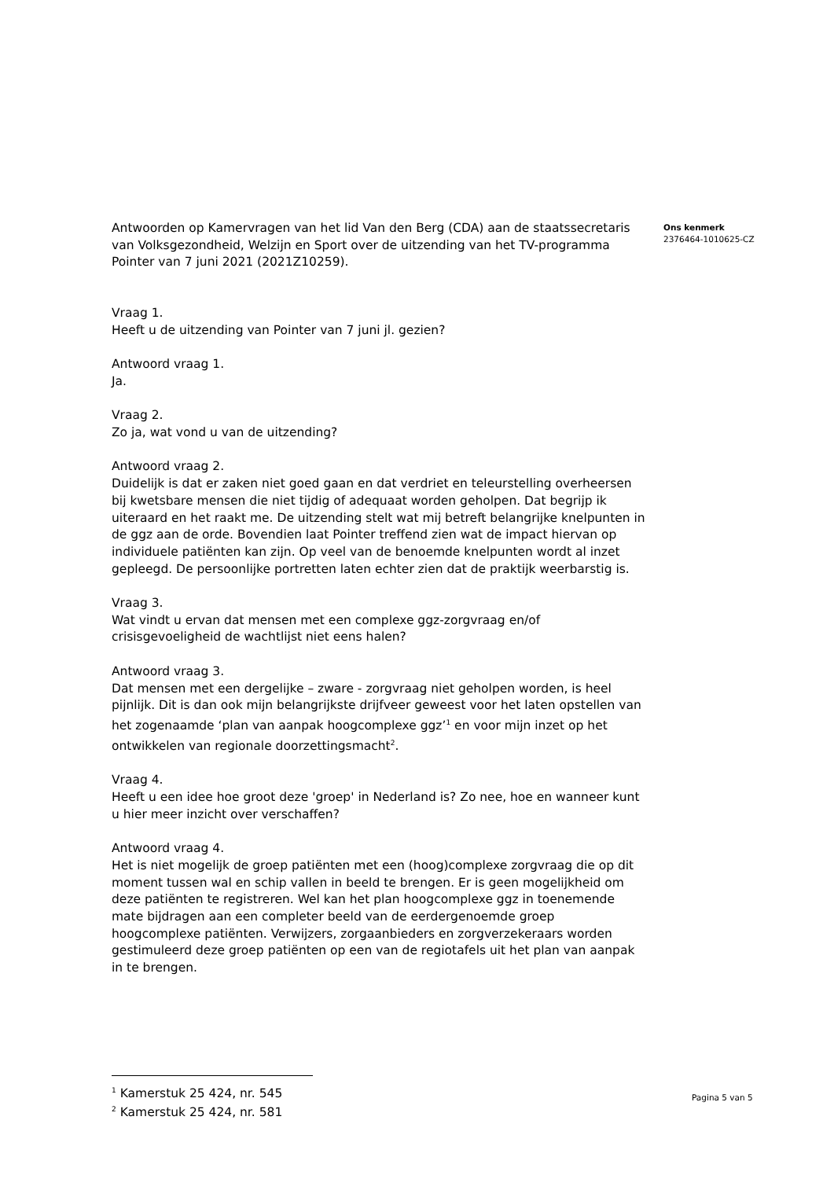Antwoorden op Kamervragen van het lid Van den Berg (CDA) aan de staatssecretaris van Volksgezondheid, Welzijn en Sport over de uitzending van het TV-programma Pointer van 7 juni 2021 (2021Z10259).
Vraag 1.
Heeft u de uitzending van Pointer van 7 juni jl. gezien?
Antwoord vraag 1.
Ja.
Vraag 2.
Zo ja, wat vond u van de uitzending?
Antwoord vraag 2.
Duidelijk is dat er zaken niet goed gaan en dat verdriet en teleurstelling overheersen bij kwetsbare mensen die niet tijdig of adequaat worden geholpen. Dat begrijp ik uiteraard en het raakt me. De uitzending stelt wat mij betreft belangrijke knelpunten in de ggz aan de orde. Bovendien laat Pointer treffend zien wat de impact hiervan op individuele patiënten kan zijn. Op veel van de benoemde knelpunten wordt al inzet gepleegd. De persoonlijke portretten laten echter zien dat de praktijk weerbarstig is.
Vraag 3.
Wat vindt u ervan dat mensen met een complexe ggz-zorgvraag en/of crisisgevoeligheid de wachtlijst niet eens halen?
Antwoord vraag 3.
Dat mensen met een dergelijke – zware - zorgvraag niet geholpen worden, is heel pijnlijk. Dit is dan ook mijn belangrijkste drijfveer geweest voor het laten opstellen van het zogenaamde ‘plan van aanpak hoogcomplexe ggz’<sup>1</sup> en voor mijn inzet op het ontwikkelen van regionale doorzettingsmacht<sup>2</sup>.
Vraag 4.
Heeft u een idee hoe groot deze 'groep' in Nederland is? Zo nee, hoe en wanneer kunt u hier meer inzicht over verschaffen?
Antwoord vraag 4.
Het is niet mogelijk de groep patiënten met een (hoog)complexe zorgvraag die op dit moment tussen wal en schip vallen in beeld te brengen. Er is geen mogelijkheid om deze patiënten te registreren. Wel kan het plan hoogcomplexe ggz in toenemende mate bijdragen aan een completer beeld van de eerdergenoemde groep hoogcomplexe patiënten. Verwijzers, zorgaanbieders en zorgverzekeraars worden gestimuleerd deze groep patiënten op een van de regiotafels uit het plan van aanpak in te brengen.
Ons kenmerk
2376464-1010625-CZ
<sup>1</sup> Kamerstuk 25 424, nr. 545
<sup>2</sup> Kamerstuk 25 424, nr. 581
Pagina 5 van 5